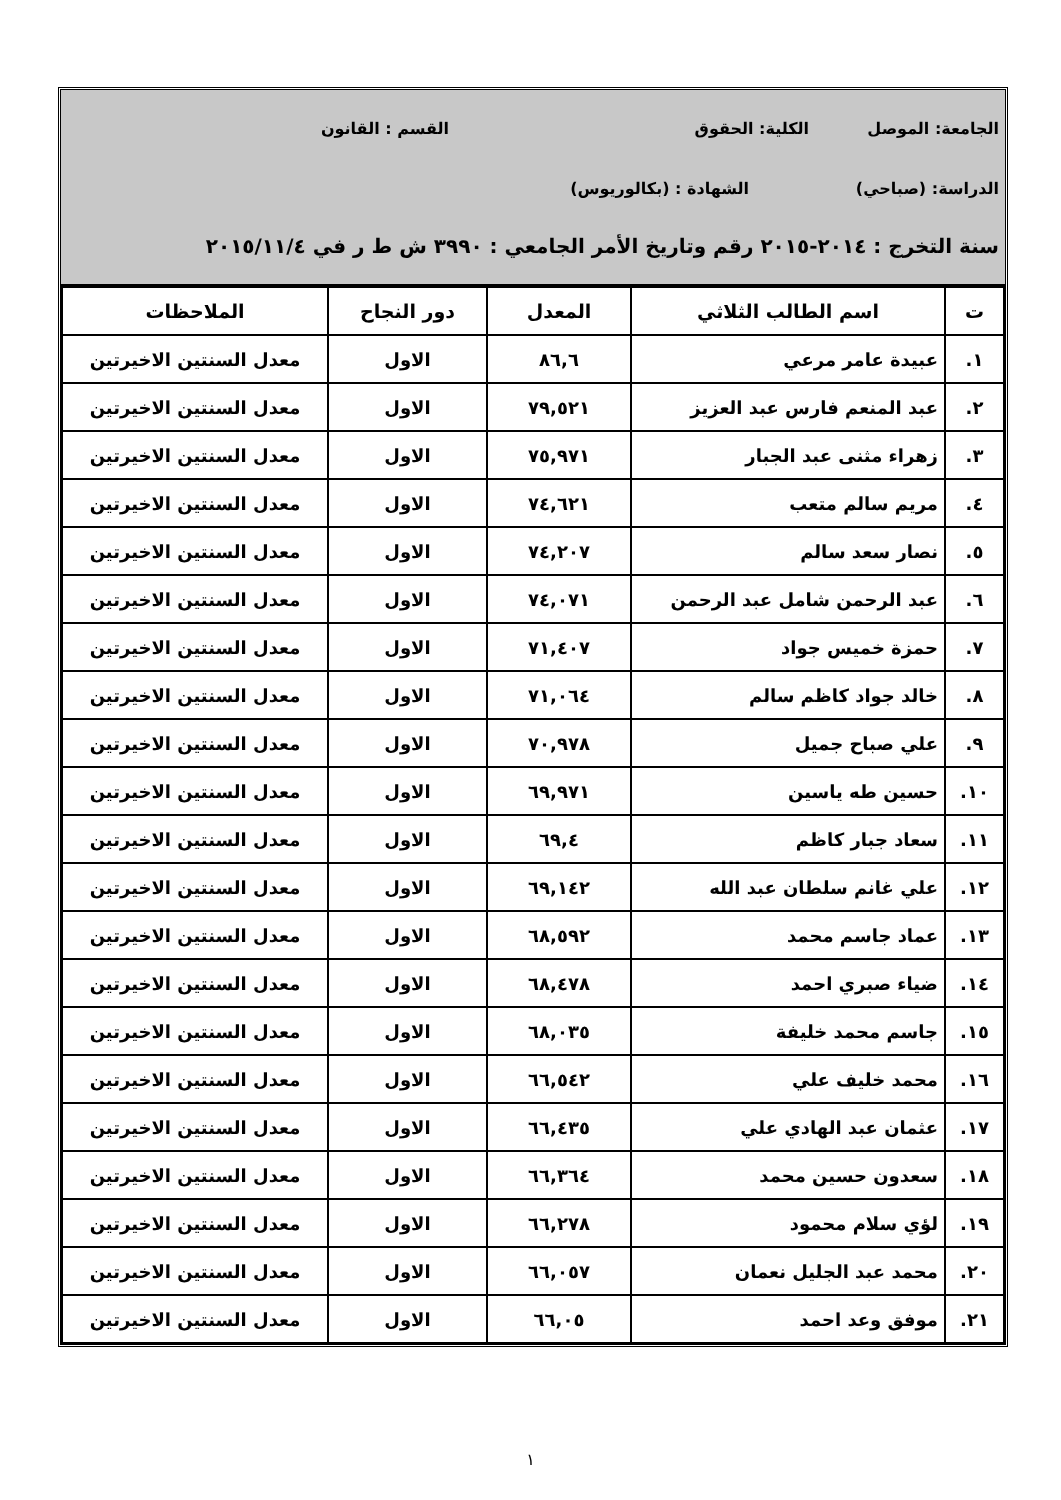الجامعة: الموصل الكلية: الحقوق القسم : القانون
الدراسة: (صباحي) الشهادة : (بكالوريوس)
سنة التخرج : ٢٠١٤-٢٠١٥ رقم وتاريخ الأمر الجامعي : ٣٩٩٠ ش ط ر في ٢٠١٥/١١/٤
| ت | اسم الطالب الثلاثي | المعدل | دور النجاح | الملاحظات |
| --- | --- | --- | --- | --- |
| ١. | عبيدة عامر مرعي | ٨٦,٦ | الاول | معدل السنتين الاخيرتين |
| ٢. | عبد المنعم فارس عبد العزيز | ٧٩,٥٢١ | الاول | معدل السنتين الاخيرتين |
| ٣. | زهراء مثنى عبد الجبار | ٧٥,٩٧١ | الاول | معدل السنتين الاخيرتين |
| ٤. | مريم سالم متعب | ٧٤,٦٢١ | الاول | معدل السنتين الاخيرتين |
| ٥. | نصار سعد سالم | ٧٤,٢٠٧ | الاول | معدل السنتين الاخيرتين |
| ٦. | عبد الرحمن شامل عبد الرحمن | ٧٤,٠٧١ | الاول | معدل السنتين الاخيرتين |
| ٧. | حمزة خميس جواد | ٧١,٤٠٧ | الاول | معدل السنتين الاخيرتين |
| ٨. | خالد جواد كاظم سالم | ٧١,٠٦٤ | الاول | معدل السنتين الاخيرتين |
| ٩. | علي صباح جميل | ٧٠,٩٧٨ | الاول | معدل السنتين الاخيرتين |
| ١٠. | حسين طه ياسين | ٦٩,٩٧١ | الاول | معدل السنتين الاخيرتين |
| ١١. | سعاد جبار كاظم | ٦٩,٤ | الاول | معدل السنتين الاخيرتين |
| ١٢. | علي غانم سلطان عبد الله | ٦٩,١٤٢ | الاول | معدل السنتين الاخيرتين |
| ١٣. | عماد جاسم محمد | ٦٨,٥٩٢ | الاول | معدل السنتين الاخيرتين |
| ١٤. | ضياء صبري احمد | ٦٨,٤٧٨ | الاول | معدل السنتين الاخيرتين |
| ١٥. | جاسم محمد خليفة | ٦٨,٠٣٥ | الاول | معدل السنتين الاخيرتين |
| ١٦. | محمد خليف علي | ٦٦,٥٤٢ | الاول | معدل السنتين الاخيرتين |
| ١٧. | عثمان عبد الهادي علي | ٦٦,٤٣٥ | الاول | معدل السنتين الاخيرتين |
| ١٨. | سعدون حسين محمد | ٦٦,٣٦٤ | الاول | معدل السنتين الاخيرتين |
| ١٩. | لؤي سلام محمود | ٦٦,٢٧٨ | الاول | معدل السنتين الاخيرتين |
| ٢٠. | محمد عبد الجليل نعمان | ٦٦,٠٥٧ | الاول | معدل السنتين الاخيرتين |
| ٢١. | موفق وعد احمد | ٦٦,٠٥ | الاول | معدل السنتين الاخيرتين |
١